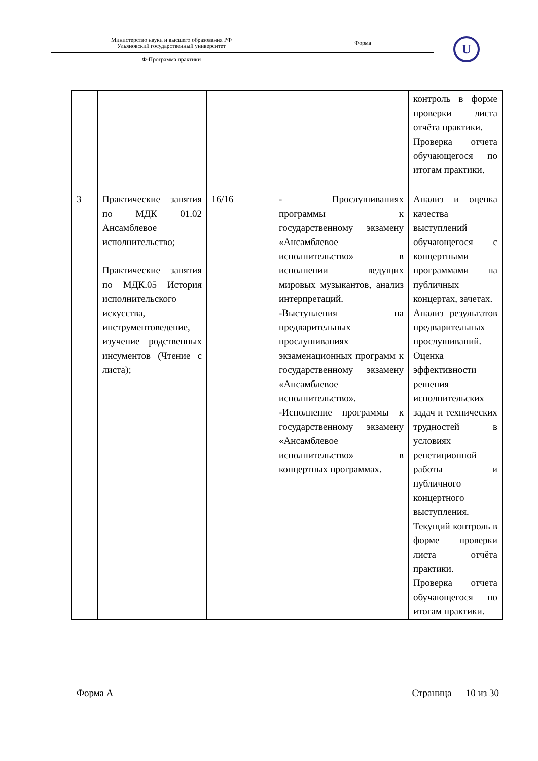| Министерство науки и высшего образования РФ Ульяновский государственный университет | Форма | U |
| Ф-Программа практики | | |
| | | | | контроль в форме проверки листа отчёта практики. Проверка отчета обучающегося по итогам практики. |
| 3 | Практические занятия по МДК 01.02 Ансамблевое исполнительство; Практические занятия по МДК.05 История исполнительского искусства, инструментоведение, изучение родственных инсументов (Чтение с листа); | 16/16 | - Прослушиваниях программы к государственному экзамену «Ансамблевое исполнительство» в исполнении ведущих мировых музыкантов, анализ интерпретаций. -Выступления на предварительных прослушиваниях экзаменационных программ к государственному экзамену «Ансамблевое исполнительство». -Исполнение программы к государственному экзамену «Ансамблевое исполнительство» в концертных программах. | Анализ и оценка качества выступлений обучающегося с концертными программами на публичных концертах, зачетах. Анализ результатов предварительных прослушиваний. Оценка эффективности решения исполнительских задач и технических трудностей в условиях репетиционной работы и публичного концертного выступления. Текущий контроль в форме проверки листа отчёта практики. Проверка отчета обучающегося по итогам практики. |
Форма А Страница 10 из 30